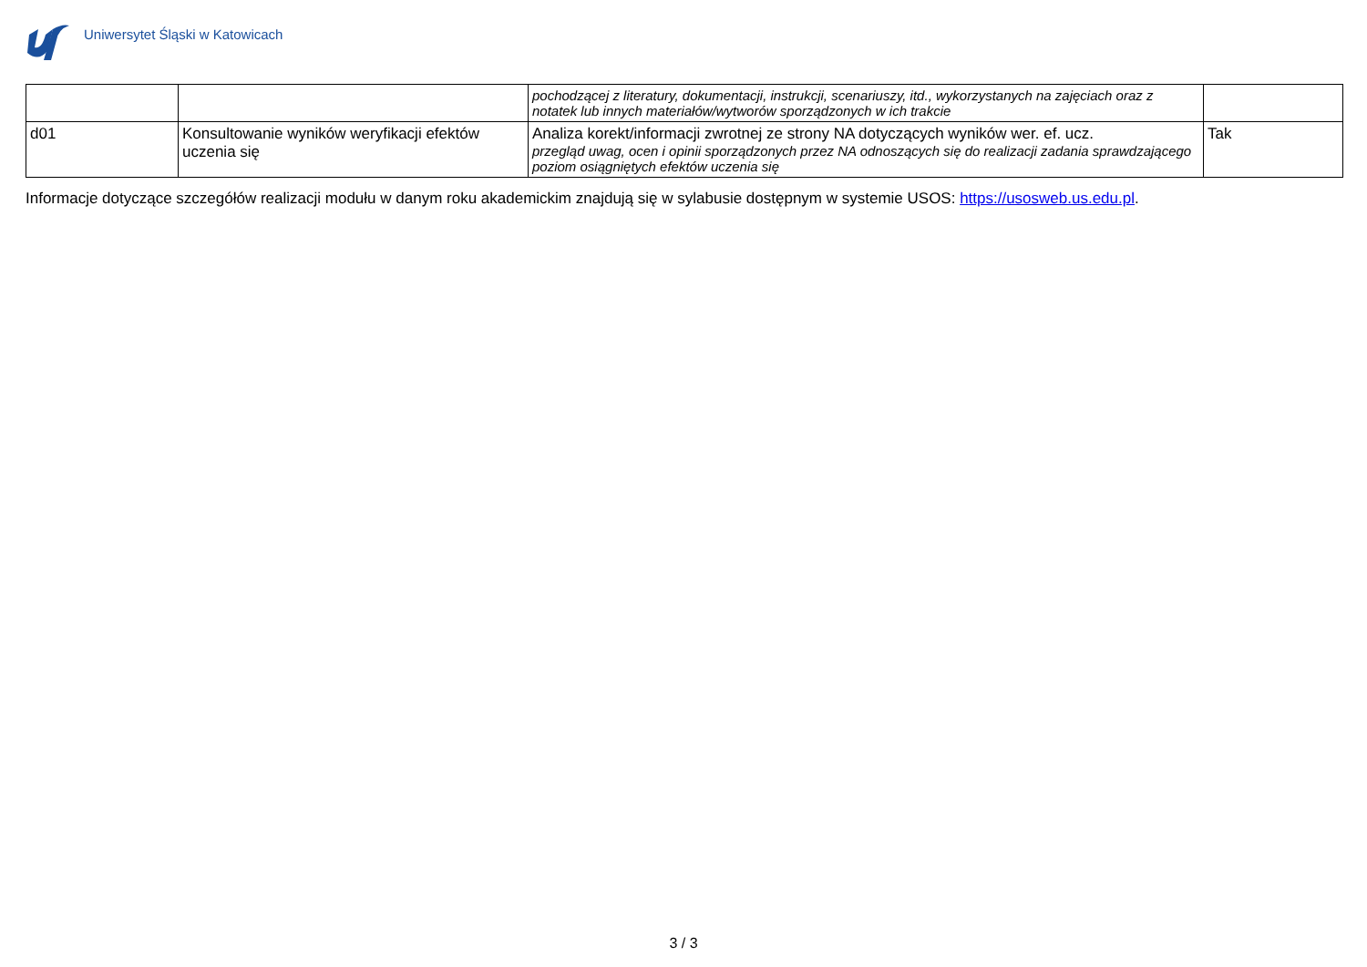Uniwersytet Śląski w Katowicach
| | | pochodzącej z literatury, dokumentacji, instrukcji, scenariuszy, itd., wykorzystanych na zajęciach oraz z notatek lub innych materiałów/wytworów sporządzonych w ich trakcie | |
| d01 | Konsultowanie wyników weryfikacji efektów uczenia się | Analiza korekt/informacji zwrotnej ze strony NA dotyczących wyników wer. ef. ucz. przegląd uwag, ocen i opinii sporządzonych przez NA odnoszących się do realizacji zadania sprawdzającego poziom osiągniętych efektów uczenia się | Tak |
Informacje dotyczące szczegółów realizacji modułu w danym roku akademickim znajdują się w sylabusie dostępnym w systemie USOS: https://usosweb.us.edu.pl.
3 / 3